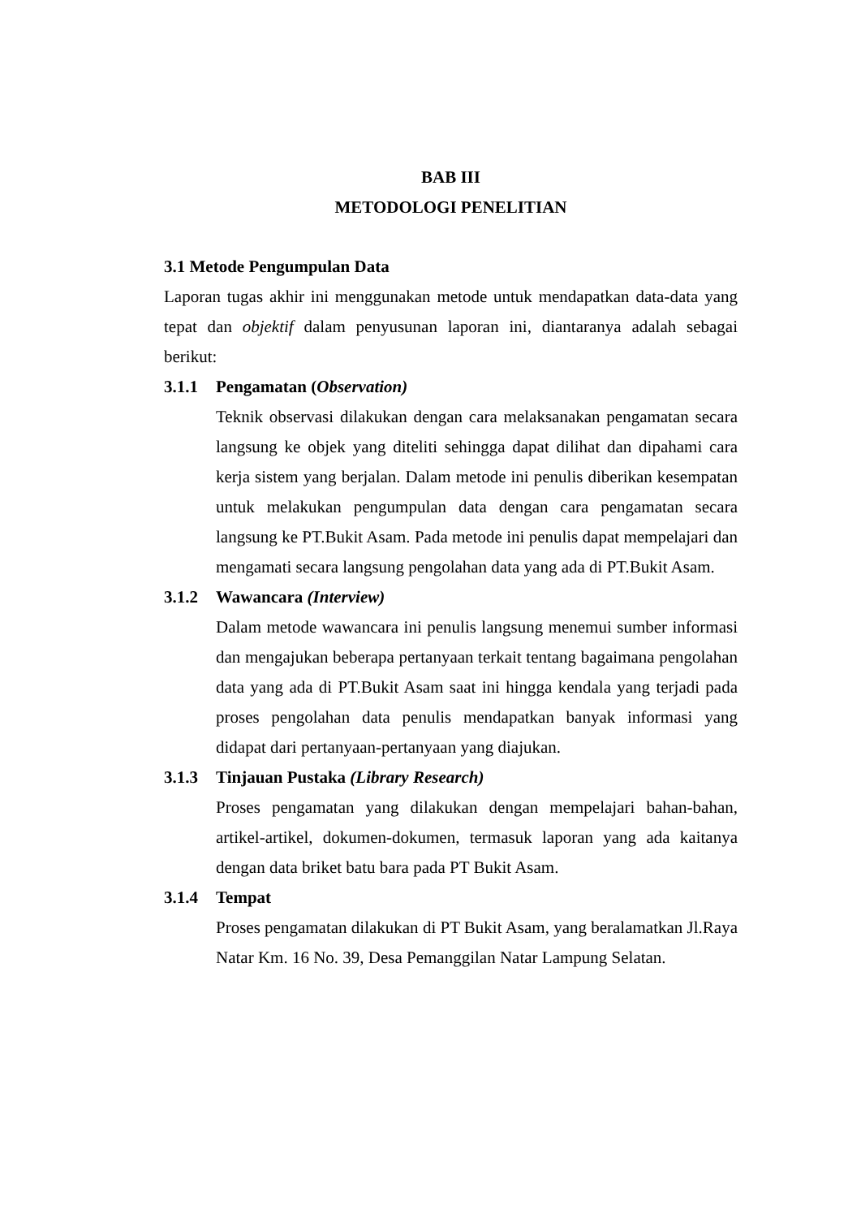BAB III
METODOLOGI PENELITIAN
3.1 Metode Pengumpulan Data
Laporan tugas akhir ini menggunakan metode untuk mendapatkan data-data yang tepat dan objektif dalam penyusunan laporan ini, diantaranya adalah sebagai berikut:
3.1.1 Pengamatan (Observation)
Teknik observasi dilakukan dengan cara melaksanakan pengamatan secara langsung ke objek yang diteliti sehingga dapat dilihat dan dipahami cara kerja sistem yang berjalan. Dalam metode ini penulis diberikan kesempatan untuk melakukan pengumpulan data dengan cara pengamatan secara langsung ke PT.Bukit Asam. Pada metode ini penulis dapat mempelajari dan mengamati secara langsung pengolahan data yang ada di PT.Bukit Asam.
3.1.2 Wawancara (Interview)
Dalam metode wawancara ini penulis langsung menemui sumber informasi dan mengajukan beberapa pertanyaan terkait tentang bagaimana pengolahan data yang ada di PT.Bukit Asam saat ini hingga kendala yang terjadi pada proses pengolahan data penulis mendapatkan banyak informasi yang didapat dari pertanyaan-pertanyaan yang diajukan.
3.1.3 Tinjauan Pustaka (Library Research)
Proses pengamatan yang dilakukan dengan mempelajari bahan-bahan, artikel-artikel, dokumen-dokumen, termasuk laporan yang ada kaitanya dengan data briket batu bara pada PT Bukit Asam.
3.1.4 Tempat
Proses pengamatan dilakukan di PT Bukit Asam, yang beralamatkan Jl.Raya Natar Km. 16 No. 39, Desa Pemanggilan Natar Lampung Selatan.